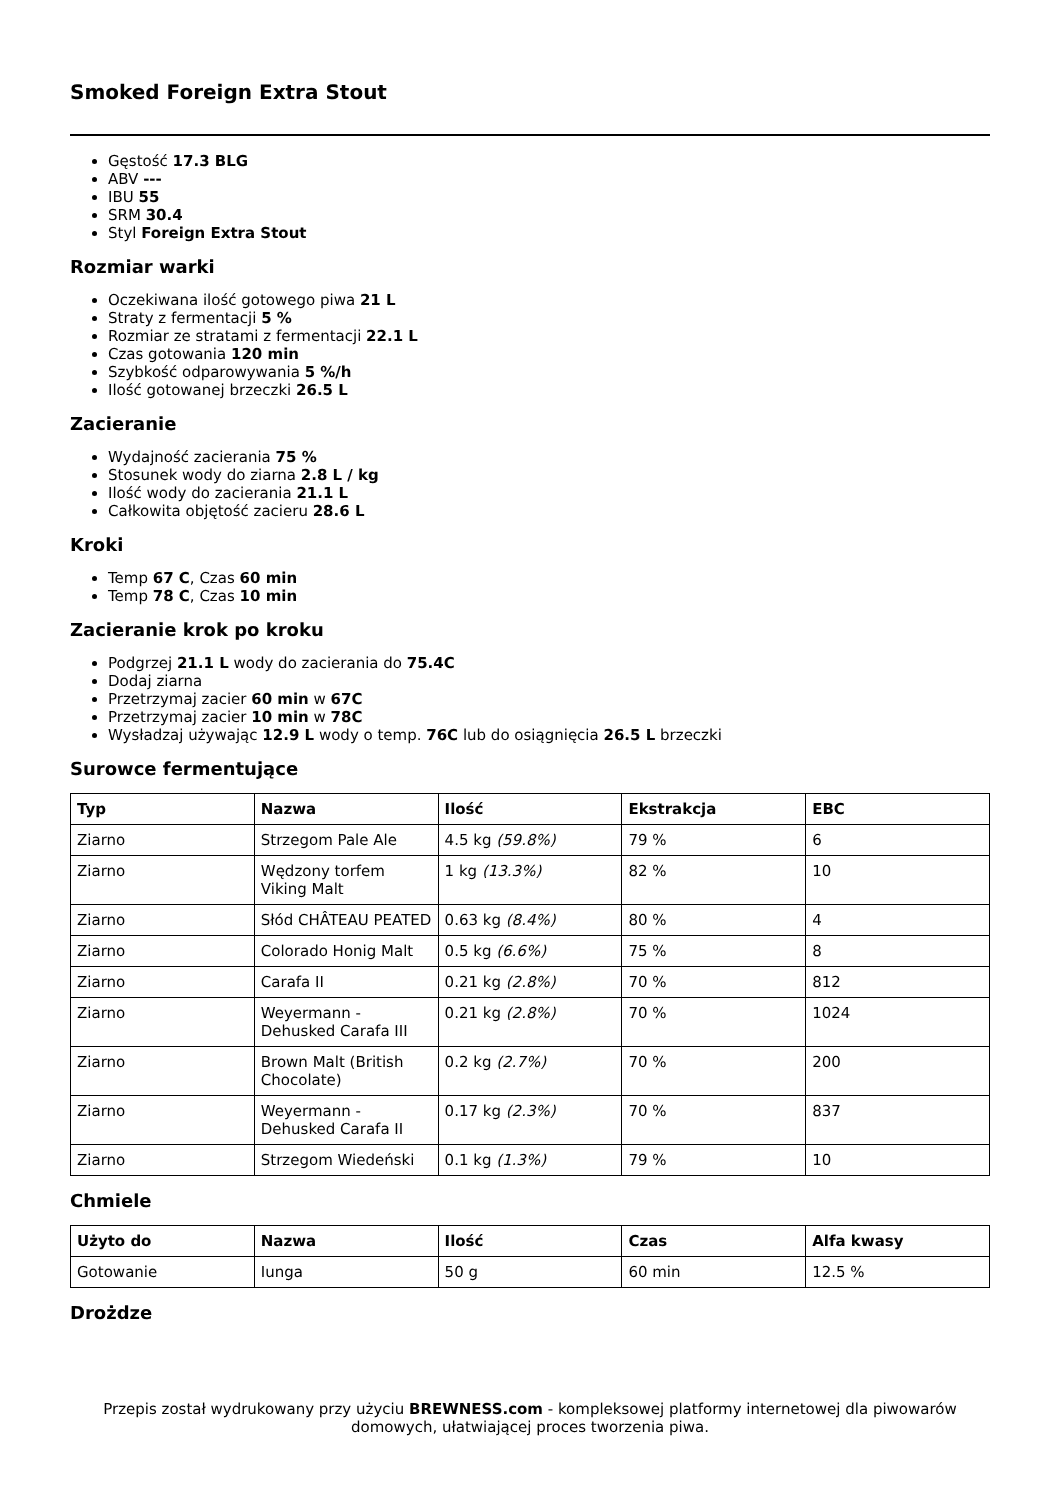Smoked Foreign Extra Stout
Gęstość 17.3 BLG
ABV ---
IBU 55
SRM 30.4
Styl Foreign Extra Stout
Rozmiar warki
Oczekiwana ilość gotowego piwa 21 L
Straty z fermentacji 5 %
Rozmiar ze stratami z fermentacji 22.1 L
Czas gotowania 120 min
Szybkość odparowywania 5 %/h
Ilość gotowanej brzeczki 26.5 L
Zacieranie
Wydajność zacierania 75 %
Stosunek wody do ziarna 2.8 L / kg
Ilość wody do zacierania 21.1 L
Całkowita objętość zacieru 28.6 L
Kroki
Temp 67 C, Czas 60 min
Temp 78 C, Czas 10 min
Zacieranie krok po kroku
Podgrzej 21.1 L wody do zacierania do 75.4C
Dodaj ziarna
Przetrzymaj zacier 60 min w 67C
Przetrzymaj zacier 10 min w 78C
Wysładzaj używając 12.9 L wody o temp. 76C lub do osiągnięcia 26.5 L brzeczki
Surowce fermentujące
| Typ | Nazwa | Ilość | Ekstrakcja | EBC |
| --- | --- | --- | --- | --- |
| Ziarno | Strzegom Pale Ale | 4.5 kg (59.8%) | 79 % | 6 |
| Ziarno | Wędzony torfem Viking Malt | 1 kg (13.3%) | 82 % | 10 |
| Ziarno | Słód CHÂTEAU PEATED | 0.63 kg (8.4%) | 80 % | 4 |
| Ziarno | Colorado Honig Malt | 0.5 kg (6.6%) | 75 % | 8 |
| Ziarno | Carafa II | 0.21 kg (2.8%) | 70 % | 812 |
| Ziarno | Weyermann - Dehusked Carafa III | 0.21 kg (2.8%) | 70 % | 1024 |
| Ziarno | Brown Malt (British Chocolate) | 0.2 kg (2.7%) | 70 % | 200 |
| Ziarno | Weyermann - Dehusked Carafa II | 0.17 kg (2.3%) | 70 % | 837 |
| Ziarno | Strzegom Wiedeński | 0.1 kg (1.3%) | 79 % | 10 |
Chmiele
| Użyto do | Nazwa | Ilość | Czas | Alfa kwasy |
| --- | --- | --- | --- | --- |
| Gotowanie | Iunga | 50 g | 60 min | 12.5 % |
Drożdze
Przepis został wydrukowany przy użyciu BREWNESS.com - kompleksowej platformy internetowej dla piwowarów domowych, ułatwiającej proces tworzenia piwa.